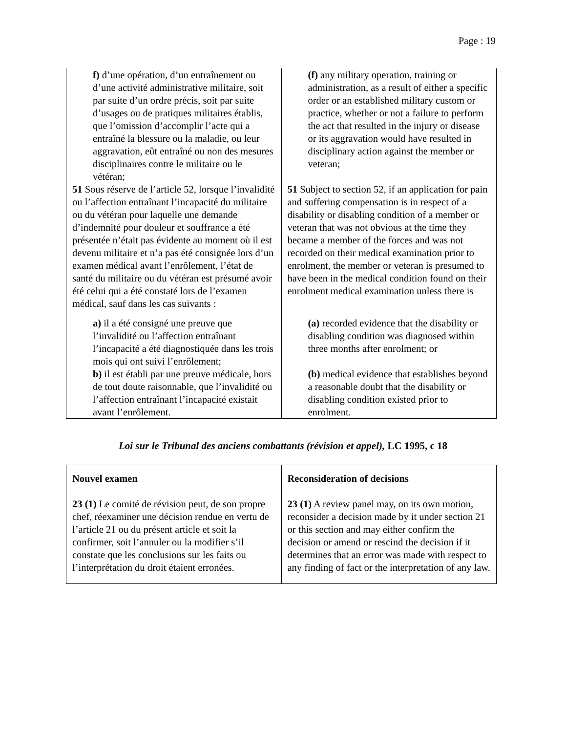Page : 19
| f) d’une opération, d’un entraînement ou d’une activité administrative militaire, soit par suite d’un ordre précis, soit par suite d’usages ou de pratiques militaires établis, que l’omission d’accomplir l’acte qui a entraîné la blessure ou la maladie, ou leur aggravation, eût entraîné ou non des mesures disciplinaires contre le militaire ou le vétéran; 51 Sous réserve de l’article 52, lorsque l’invalidité ou l’affection entraînant l’incapacité du militaire ou du vétéran pour laquelle une demande d’indemnité pour douleur et souffrance a été présentée n’était pas évidente au moment où il est devenu militaire et n’a pas été consignée lors d’un examen médical avant l’enrôlement, l’état de santé du militaire ou du vétéran est présumé avoir été celui qui a été constaté lors de l’examen médical, sauf dans les cas suivants : a) il a été consigné une preuve que l’invalidité ou l’affection entraînant l’incapacité a été diagnostiquée dans les trois mois qui ont suivi l’enrôlement; b) il est établi par une preuve médicale, hors de tout doute raisonnable, que l’invalidité ou l’affection entraînant l’incapacité existait avant l’enrôlement. | (f) any military operation, training or administration, as a result of either a specific order or an established military custom or practice, whether or not a failure to perform the act that resulted in the injury or disease or its aggravation would have resulted in disciplinary action against the member or veteran; 51 Subject to section 52, if an application for pain and suffering compensation is in respect of a disability or disabling condition of a member or veteran that was not obvious at the time they became a member of the forces and was not recorded on their medical examination prior to enrolment, the member or veteran is presumed to have been in the medical condition found on their enrolment medical examination unless there is (a) recorded evidence that the disability or disabling condition was diagnosed within three months after enrolment; or (b) medical evidence that establishes beyond a reasonable doubt that the disability or disabling condition existed prior to enrolment. |
Loi sur le Tribunal des anciens combattants (révision et appel), LC 1995, c 18
| Nouvel examen 23 (1) Le comité de révision peut, de son propre chef, réexaminer une décision rendue en vertu de l’article 21 ou du présent article et soit la confirmer, soit l’annuler ou la modifier s’il constate que les conclusions sur les faits ou l’interprétation du droit étaient erronées. | Reconsideration of decisions 23 (1) A review panel may, on its own motion, reconsider a decision made by it under section 21 or this section and may either confirm the decision or amend or rescind the decision if it determines that an error was made with respect to any finding of fact or the interpretation of any law. |